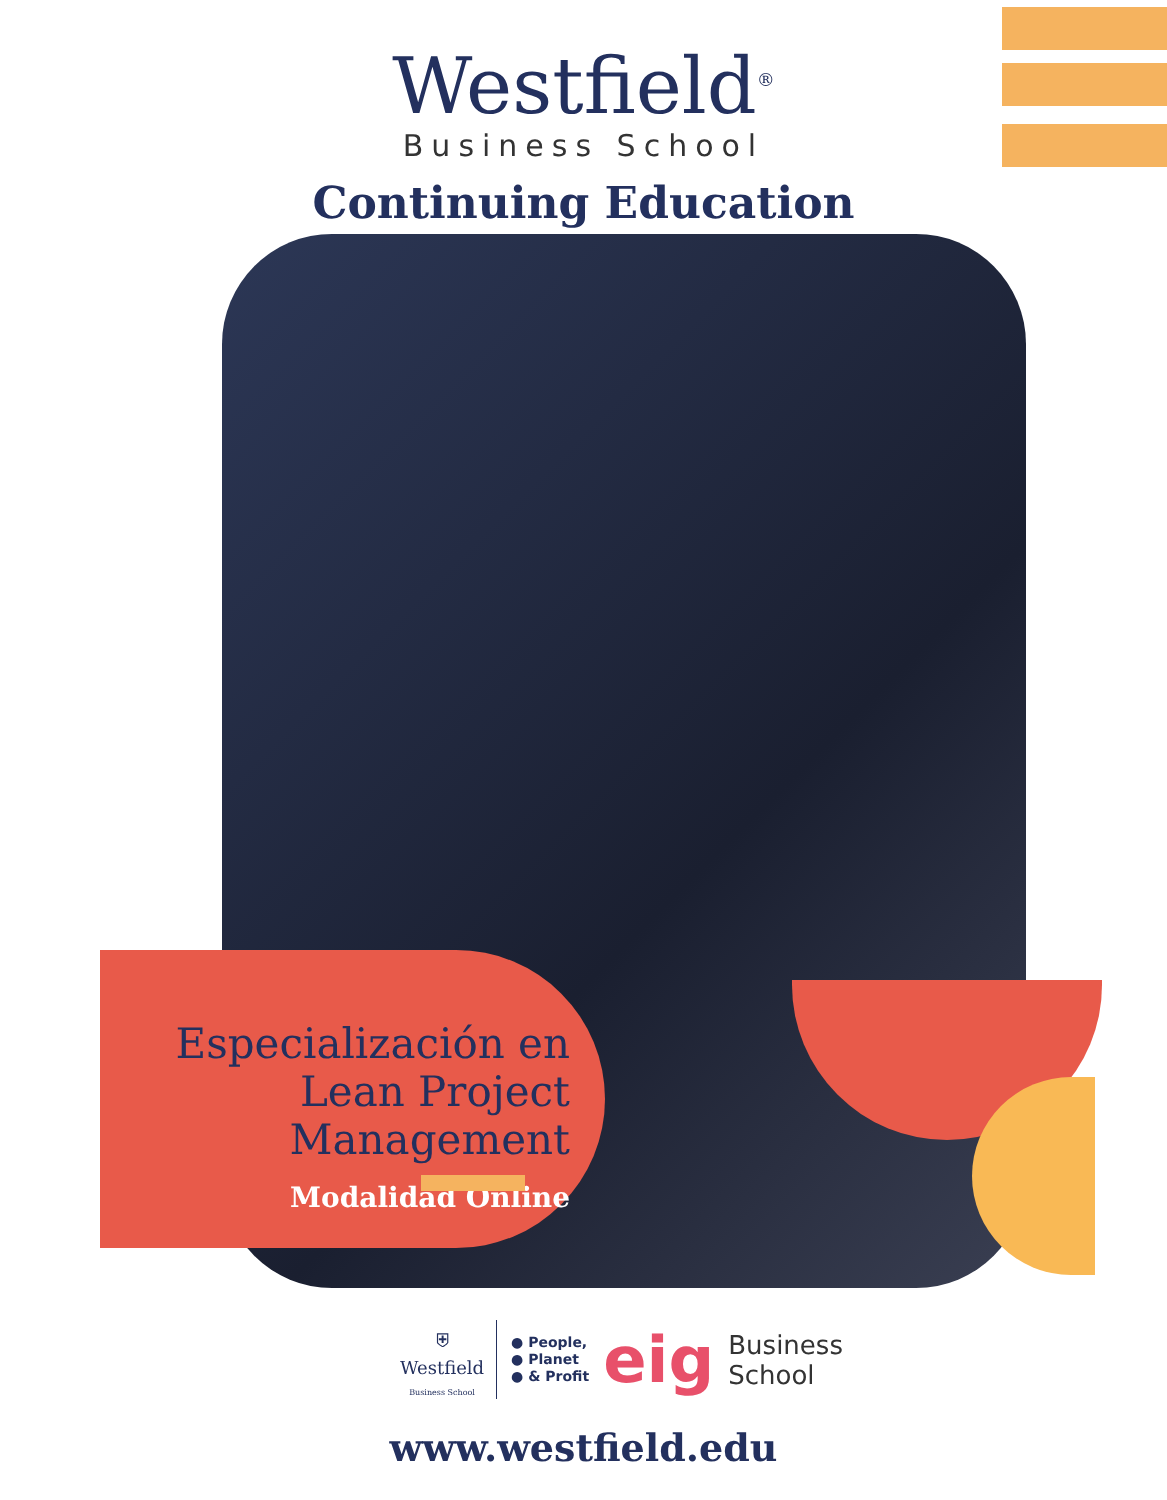Westfield<sup>®</sup>
Business School
Continuing Education
Especialización en Lean Project Management
Modalidad Online
⛨
Westfield
Business School
● People,
● Planet
● & Profit
eig
Business
School
www.westfield.edu